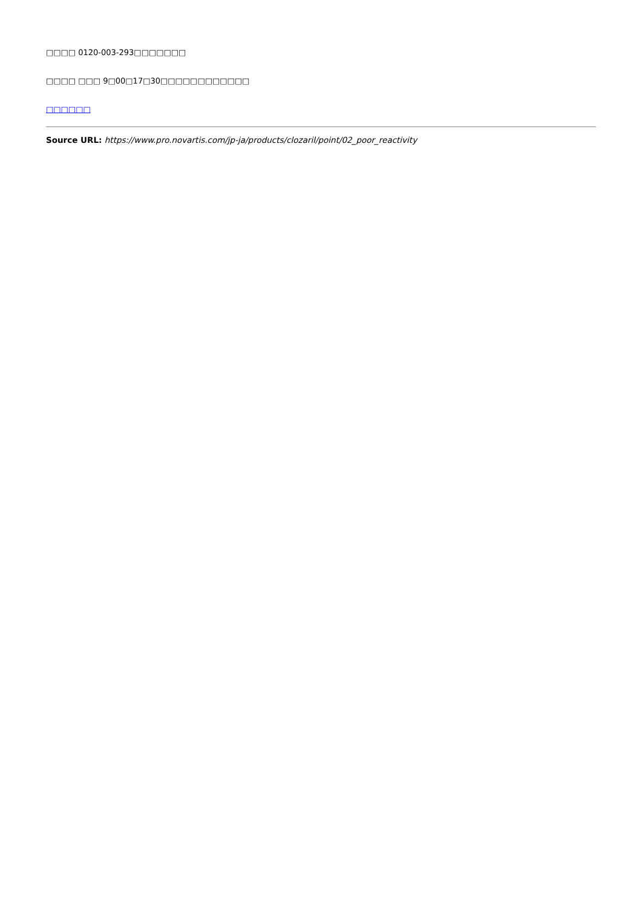□□□□ 0120-003-293□□□□□□□
□□□□ □□□ 9□00□17□30□□□□□□□□□□□□
□□□□□□
Source URL: https://www.pro.novartis.com/jp-ja/products/clozaril/point/02_poor_reactivity